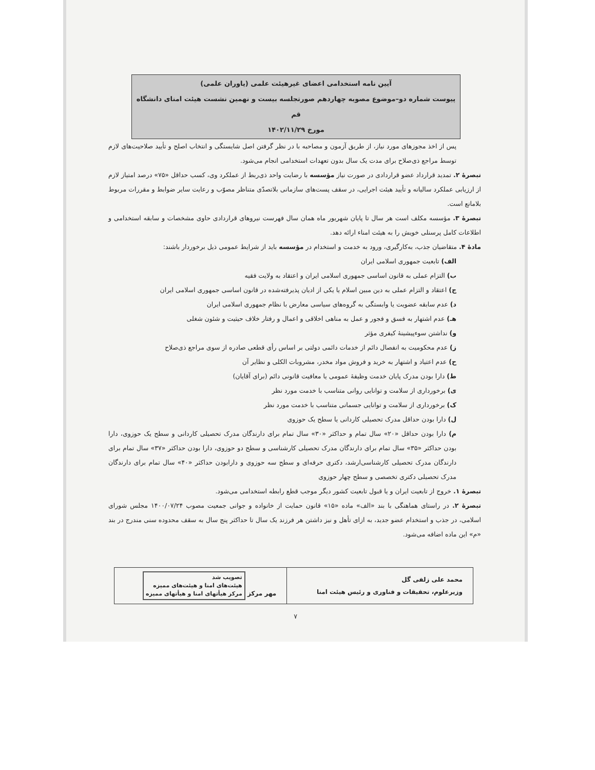آیین نامه استخدامی اعضای غیرهیئت علمی (یاوران علمی)
پیوست شماره دو–موضوع مصوبه چهاردهم صورتجلسه بیست و نهمین نشست هیئت امنای دانشگاه قم
مورخ ۱۴۰۲/۱۱/۲۹
پس از اخذ مجوزهای مورد نیاز، از طریق آزمون و مصاحبه با در نظر گرفتن اصل شایستگی و انتخاب اصلح و تأیید صلاحیت‌های لازم توسط مراجع ذی‌صلاح برای مدت یک سال بدون تعهدات استخدامی انجام می‌شود.
تبصرهٔ ۲. تمدید قرارداد عضو قراردادی در صورت نیاز مؤسسه با رضایت واحد ذی‌ربط از عملکرد وی، کسب حداقل «۷۵» درصد امتیاز لازم از ارزیابی عملکرد سالیانه و تأیید هیئت اجرایی، در سقف پست‌های سازمانی بلاتصدّی متناظر مصوّب و رعایت سایر ضوابط و مقررات مربوط بلامانع است.
تبصرهٔ ۳. مؤسسه مکلف است هر سال تا پایان شهریور ماه همان سال فهرست نیروهای قراردادی حاوی مشخصات و سابقه استخدامی و اطلاعات کامل پرسنلی خویش را به هیئت امناء ارائه دهد.
مادهٔ ۴. متقاضیان جذب، به‌کارگیری، ورود به خدمت و استخدام در مؤسسه باید از شرایط عمومی ذیل برخوردار باشند:
الف) تابعیت جمهوری اسلامی ایران
ب) التزام عملی به قانون اساسی جمهوری اسلامی ایران و اعتقاد به ولایت فقیه
ج) اعتقاد و التزام عملی به دین مبین اسلام یا یکی از ادیان پذیرفته‌شده در قانون اساسی جمهوری اسلامی ایران
د) عدم سابقه عضویت یا وابستگی به گروه‌های سیاسی معارض با نظام جمهوری اسلامی ایران
هـ) عدم اشتهار به فسق و فجور و عمل به مناهی اخلاقی و اعمال و رفتار خلاف حیثیت و شئون شغلی
و) نداشتن سوءپیشینهٔ کیفری مؤثر
ز) عدم محکومیت به انفصال دائم از خدمات دائمی دولتی بر اساس رأی قطعی صادره از سوی مراجع ذی‌صلاح
ح) عدم اعتیاد و اشتهار به خرید و فروش مواد مخدر، مشروبات الکلی و نظایر آن
ط) دارا بودن مدرک پایان خدمت وظیفهٔ عمومی یا معافیت قانونی دائم (برای آقایان)
ی) برخورداری از سلامت و توانایی روانی متناسب با خدمت مورد نظر
ک) برخورداری از سلامت و توانایی جسمانی متناسب با خدمت مورد نظر
ل) دارا بودن حداقل مدرک تحصیلی کاردانی یا سطح یک حوزوی
م) دارا بودن حداقل «۲۰» سال تمام و حداکثر «۳۰» سال تمام برای دارندگان مدرک تحصیلی کاردانی و سطح یک حوزوی، دارا بودن حداکثر «۳۵» سال تمام برای دارندگان مدرک تحصیلی کارشناسی و سطح دو حوزوی، دارا بودن حداکثر «۳۷» سال تمام برای دارندگان مدرک تحصیلی کارشناسی‌ارشد، دکتری حرفه‌ای و سطح سه حوزوی و دارابودن حداکثر «۴۰» سال تمام برای دارندگان مدرک تحصیلی دکتری تخصصی و سطح چهار حوزوی
تبصرهٔ ۱. خروج از تابعیت ایران و یا قبول تابعیت کشور دیگر موجب قطع رابطه استخدامی می‌شود.
تبصرهٔ ۲. در راستای هماهنگی با بند «الف» ماده «۱۵» قانون حمایت از خانواده و جوانی جمعیت مصوب ۱۴۰۰/۰۷/۲۴ مجلس شورای اسلامی، در جذب و استخدام عضو جدید، به ازای تأهل و نیز داشتن هر فرزند یک سال تا حداکثر پنج سال به سقف محدوده سنی مندرج در بند «م» این ماده اضافه می‌شود.
| محمد علی زلفی گل وزیرعلوم، تحقیقات و فناوری و رئیس هیئت امنا | مهر مرکز تصویب شد هیئت‌های امنا و هیئت‌های ممیزه مرکز هیأتهای امنا و هیأتهای ممیزه |
۷